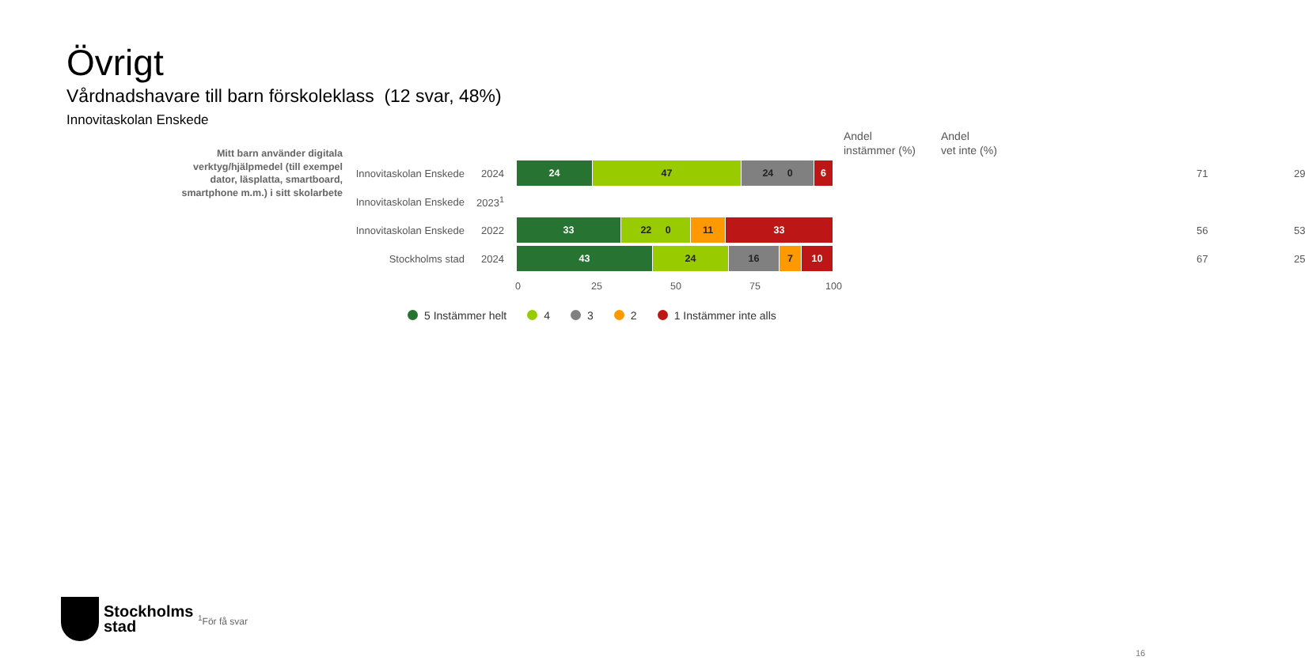Övrigt
Vårdnadshavare till barn förskoleklass (12 svar, 48%)
Innovitaskolan Enskede
Mitt barn använder digitala verktyg/hjälpmedel (till exempel dator, läsplatta, smartboard, smartphone m.m.) i sitt skolarbete
Andel
instämmer (%)
Andel
vet inte (%)
Innovitaskolan Enskede 2024
24 47 24 0 6
71 29
Innovitaskolan Enskede 2023<sup>1</sup>
Innovitaskolan Enskede 2022
33 22 0 11 33
56 53
Stockholms stad 2024
43 24 16 7 10
67 25
0 25 50 75 100
5 Instämmer helt 4 3 2 1 Instämmer inte alls
Stockholms
stad
<sup>1</sup> För få svar
16